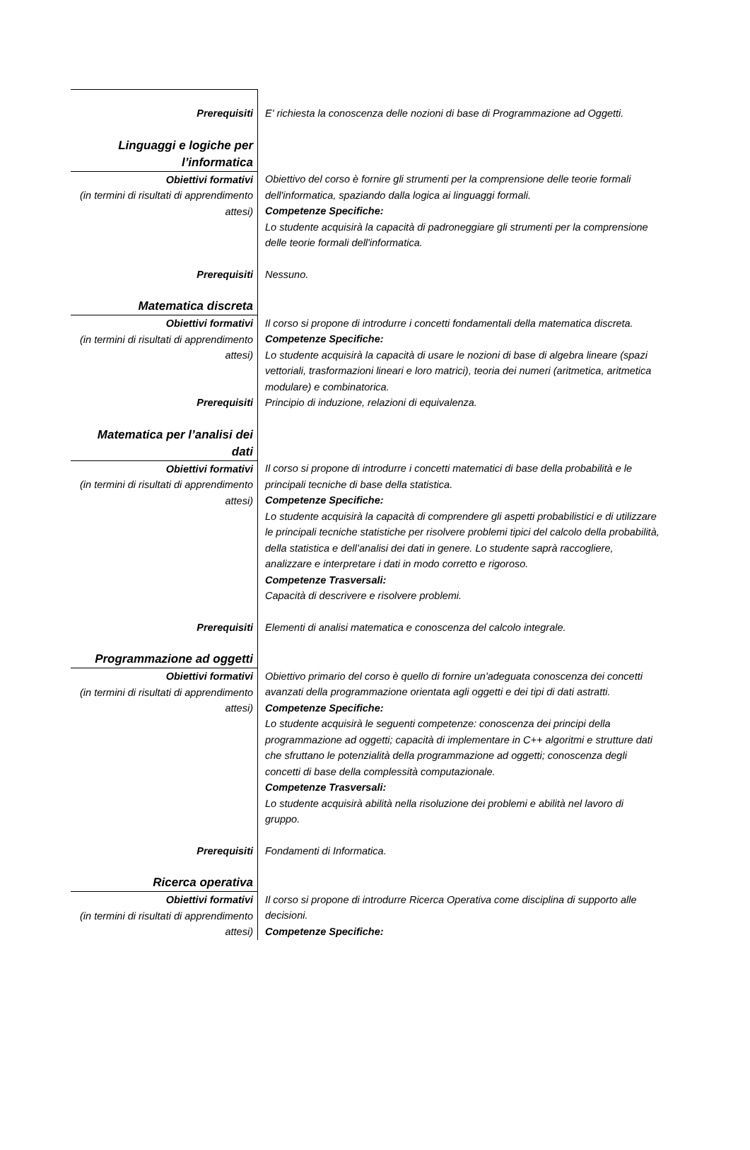| Prerequisiti | E' richiesta la conoscenza delle nozioni di base di Programmazione ad Oggetti. |
| Linguaggi e logiche per l’informatica | |
| Obiettivi formativi (in termini di risultati di apprendimento attesi) | Obiettivo del corso è fornire gli strumenti per la comprensione delle teorie formali dell'informatica, spaziando dalla logica ai linguaggi formali. Competenze Specifiche: Lo studente acquisirà la capacità di padroneggiare gli strumenti per la comprensione delle teorie formali dell'informatica. |
| Prerequisiti | Nessuno. |
| Matematica discreta | |
| Obiettivi formativi (in termini di risultati di apprendimento attesi) | Il corso si propone di introdurre i concetti fondamentali della matematica discreta. Competenze Specifiche: Lo studente acquisirà la capacità di usare le nozioni di base di algebra lineare (spazi vettoriali, trasformazioni lineari e loro matrici), teoria dei numeri (aritmetica, aritmetica modulare) e combinatorica. |
| Prerequisiti | Principio di induzione, relazioni di equivalenza. |
| Matematica per l’analisi dei dati | |
| Obiettivi formativi (in termini di risultati di apprendimento attesi) | Il corso si propone di introdurre i concetti matematici di base della probabilità e le principali tecniche di base della statistica. Competenze Specifiche: Lo studente acquisirà la capacità di comprendere gli aspetti probabilistici e di utilizzare le principali tecniche statistiche per risolvere problemi tipici del calcolo della probabilità, della statistica e dell’analisi dei dati in genere. Lo studente saprà raccogliere, analizzare e interpretare i dati in modo corretto e rigoroso. Competenze Trasversali: Capacità di descrivere e risolvere problemi. |
| Prerequisiti | Elementi di analisi matematica e conoscenza del calcolo integrale. |
| Programmazione ad oggetti | |
| Obiettivi formativi (in termini di risultati di apprendimento attesi) | Obiettivo primario del corso è quello di fornire un'adeguata conoscenza dei concetti avanzati della programmazione orientata agli oggetti e dei tipi di dati astratti. Competenze Specifiche: Lo studente acquisirà le seguenti competenze: conoscenza dei principi della programmazione ad oggetti; capacità di implementare in C++ algoritmi e strutture dati che sfruttano le potenzialità della programmazione ad oggetti; conoscenza degli concetti di base della complessità computazionale. Competenze Trasversali: Lo studente acquisirà abilità nella risoluzione dei problemi e abilità nel lavoro di gruppo. |
| Prerequisiti | Fondamenti di Informatica. |
| Ricerca operativa | |
| Obiettivi formativi (in termini di risultati di apprendimento attesi) | Il corso si propone di introdurre Ricerca Operativa come disciplina di supporto alle decisioni. Competenze Specifiche: |